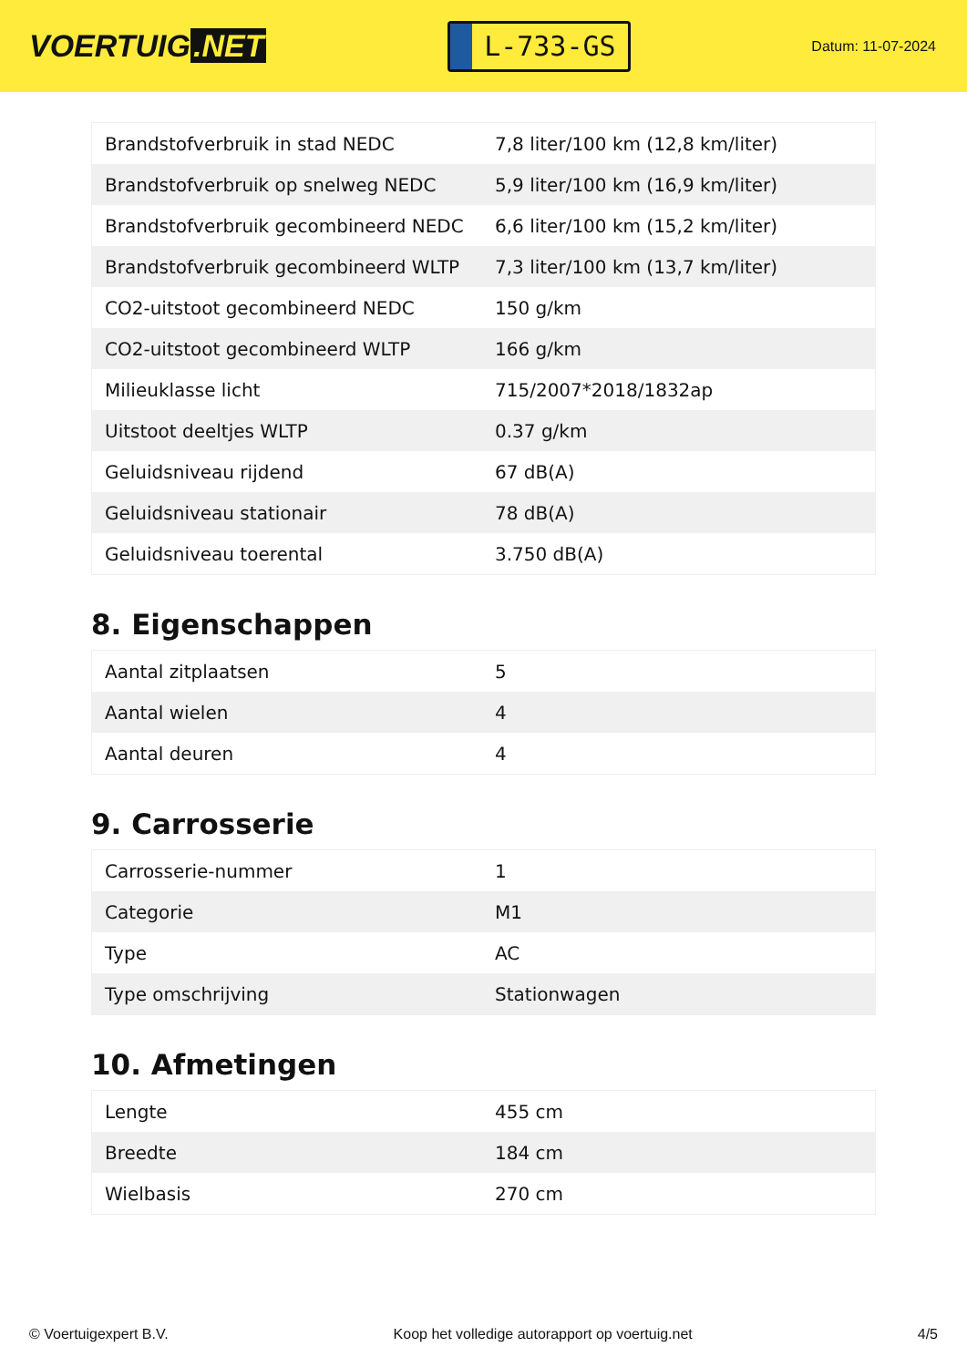VOERTUIG.NET
L-733-GS
Datum: 11-07-2024
| Brandstofverbruik in stad NEDC | 7,8 liter/100 km (12,8 km/liter) |
| Brandstofverbruik op snelweg NEDC | 5,9 liter/100 km (16,9 km/liter) |
| Brandstofverbruik gecombineerd NEDC | 6,6 liter/100 km (15,2 km/liter) |
| Brandstofverbruik gecombineerd WLTP | 7,3 liter/100 km (13,7 km/liter) |
| CO2-uitstoot gecombineerd NEDC | 150 g/km |
| CO2-uitstoot gecombineerd WLTP | 166 g/km |
| Milieuklasse licht | 715/2007*2018/1832ap |
| Uitstoot deeltjes WLTP | 0.37 g/km |
| Geluidsniveau rijdend | 67 dB(A) |
| Geluidsniveau stationair | 78 dB(A) |
| Geluidsniveau toerental | 3.750 dB(A) |
8. Eigenschappen
| Aantal zitplaatsen | 5 |
| Aantal wielen | 4 |
| Aantal deuren | 4 |
9. Carrosserie
| Carrosserie-nummer | 1 |
| Categorie | M1 |
| Type | AC |
| Type omschrijving | Stationwagen |
10. Afmetingen
| Lengte | 455 cm |
| Breedte | 184 cm |
| Wielbasis | 270 cm |
© Voertuigexpert B.V. Koop het volledige autorapport op voertuig.net 4/5